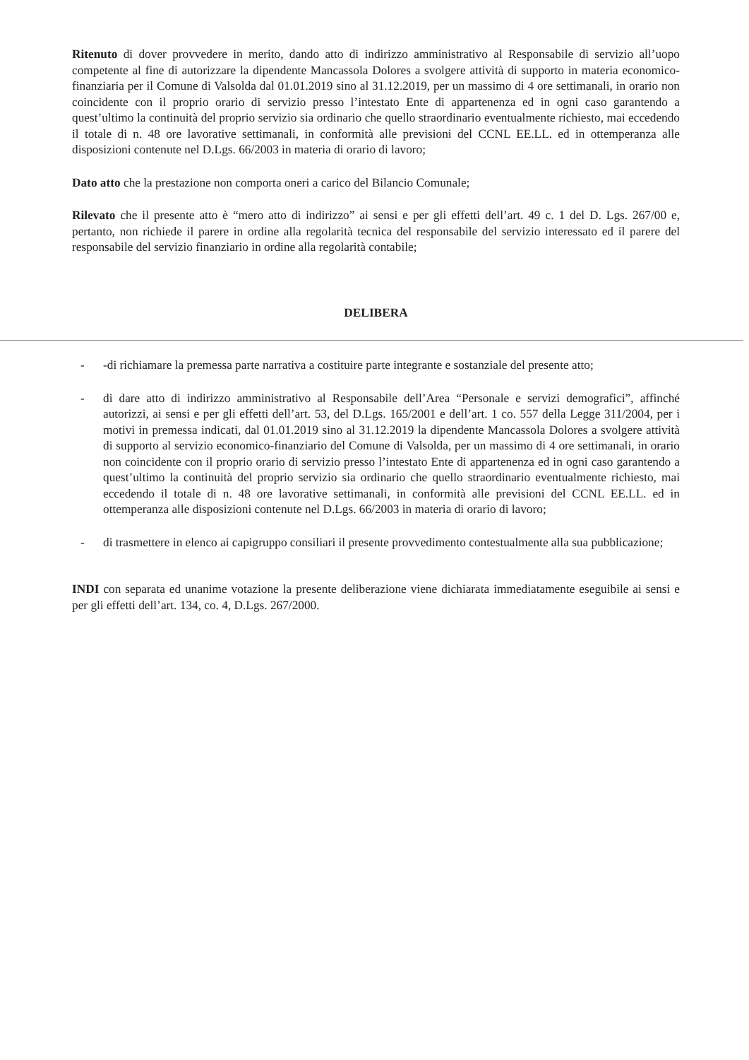Ritenuto di dover provvedere in merito, dando atto di indirizzo amministrativo al Responsabile di servizio all’uopo competente al fine di autorizzare la dipendente Mancassola Dolores a svolgere attività di supporto in materia economico-finanziaria per il Comune di Valsolda dal 01.01.2019 sino al 31.12.2019, per un massimo di 4 ore settimanali, in orario non coincidente con il proprio orario di servizio presso l’intestato Ente di appartenenza ed in ogni caso garantendo a quest’ultimo la continuità del proprio servizio sia ordinario che quello straordinario eventualmente richiesto, mai eccedendo il totale di n. 48 ore lavorative settimanali, in conformità alle previsioni del CCNL EE.LL. ed in ottemperanza alle disposizioni contenute nel D.Lgs. 66/2003 in materia di orario di lavoro;
Dato atto che la prestazione non comporta oneri a carico del Bilancio Comunale;
Rilevato che il presente atto è “mero atto di indirizzo” ai sensi e per gli effetti dell’art. 49 c. 1 del D. Lgs. 267/00 e, pertanto, non richiede il parere in ordine alla regolarità tecnica del responsabile del servizio interessato ed il parere del responsabile del servizio finanziario in ordine alla regolarità contabile;
DELIBERA
- -di richiamare la premessa parte narrativa a costituire parte integrante e sostanziale del presente atto;
- di dare atto di indirizzo amministrativo al Responsabile dell’Area “Personale e servizi demografici”, affinché autorizzi, ai sensi e per gli effetti dell’art. 53, del D.Lgs. 165/2001 e dell’art. 1 co. 557 della Legge 311/2004, per i motivi in premessa indicati, dal 01.01.2019 sino al 31.12.2019 la dipendente Mancassola Dolores a svolgere attività di supporto al servizio economico-finanziario del Comune di Valsolda, per un massimo di 4 ore settimanali, in orario non coincidente con il proprio orario di servizio presso l’intestato Ente di appartenenza ed in ogni caso garantendo a quest’ultimo la continuità del proprio servizio sia ordinario che quello straordinario eventualmente richiesto, mai eccedendo il totale di n. 48 ore lavorative settimanali, in conformità alle previsioni del CCNL EE.LL. ed in ottemperanza alle disposizioni contenute nel D.Lgs. 66/2003 in materia di orario di lavoro;
- di trasmettere in elenco ai capigruppo consiliari il presente provvedimento contestualmente alla sua pubblicazione;
INDI con separata ed unanime votazione la presente deliberazione viene dichiarata immediatamente eseguibile ai sensi e per gli effetti dell’art. 134, co. 4, D.Lgs. 267/2000.